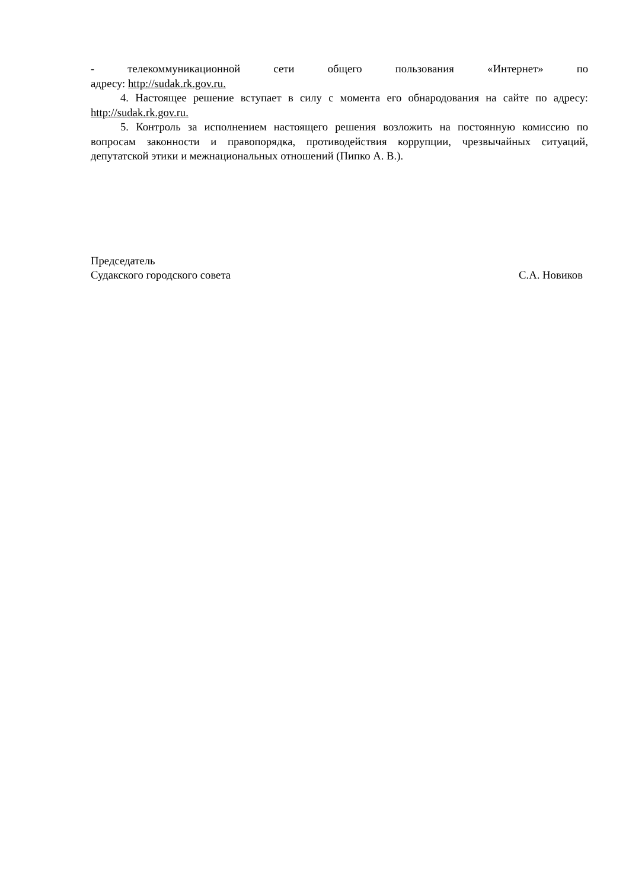- телекоммуникационной сети общего пользования «Интернет» по
адресу: http://sudak.rk.gov.ru.
4. Настоящее решение вступает в силу с момента его обнародования на сайте по адресу: http://sudak.rk.gov.ru.
5. Контроль за исполнением настоящего решения возложить на постоянную комиссию по вопросам законности и правопорядка, противодействия коррупции, чрезвычайных ситуаций, депутатской этики и межнациональных отношений (Пипко А. В.).
Председатель
Судакского городского совета
С.А. Новиков